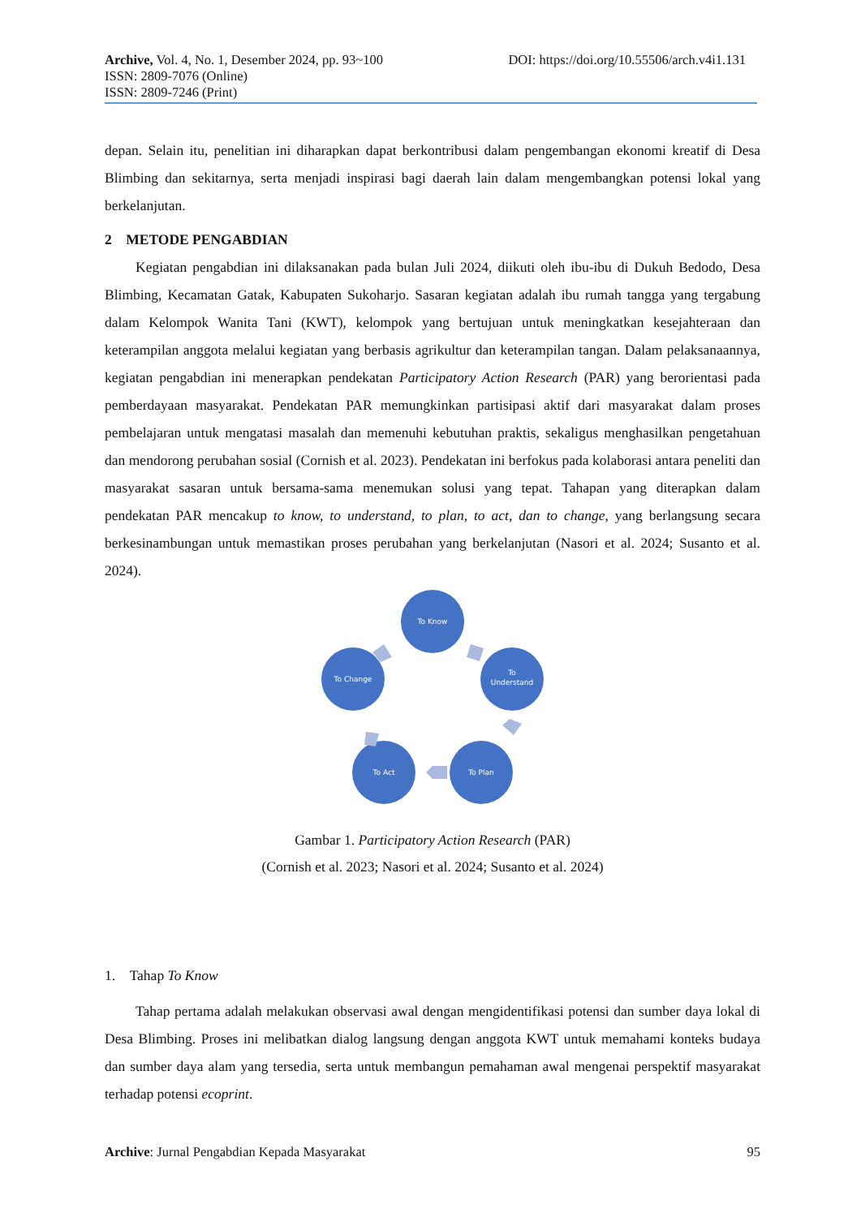Archive, Vol. 4, No. 1, Desember 2024, pp. 93~100 DOI: https://doi.org/10.55506/arch.v4i1.131
ISSN: 2809-7076 (Online)
ISSN: 2809-7246 (Print)
depan. Selain itu, penelitian ini diharapkan dapat berkontribusi dalam pengembangan ekonomi kreatif di Desa Blimbing dan sekitarnya, serta menjadi inspirasi bagi daerah lain dalam mengembangkan potensi lokal yang berkelanjutan.
2 METODE PENGABDIAN
Kegiatan pengabdian ini dilaksanakan pada bulan Juli 2024, diikuti oleh ibu-ibu di Dukuh Bedodo, Desa Blimbing, Kecamatan Gatak, Kabupaten Sukoharjo. Sasaran kegiatan adalah ibu rumah tangga yang tergabung dalam Kelompok Wanita Tani (KWT), kelompok yang bertujuan untuk meningkatkan kesejahteraan dan keterampilan anggota melalui kegiatan yang berbasis agrikultur dan keterampilan tangan. Dalam pelaksanaannya, kegiatan pengabdian ini menerapkan pendekatan Participatory Action Research (PAR) yang berorientasi pada pemberdayaan masyarakat. Pendekatan PAR memungkinkan partisipasi aktif dari masyarakat dalam proses pembelajaran untuk mengatasi masalah dan memenuhi kebutuhan praktis, sekaligus menghasilkan pengetahuan dan mendorong perubahan sosial (Cornish et al. 2023). Pendekatan ini berfokus pada kolaborasi antara peneliti dan masyarakat sasaran untuk bersama-sama menemukan solusi yang tepat. Tahapan yang diterapkan dalam pendekatan PAR mencakup to know, to understand, to plan, to act, dan to change, yang berlangsung secara berkesinambungan untuk memastikan proses perubahan yang berkelanjutan (Nasori et al. 2024; Susanto et al. 2024).
To Know
To
Understand
To Plan
To Act
To Change
Gambar 1. Participatory Action Research (PAR)
(Cornish et al. 2023; Nasori et al. 2024; Susanto et al. 2024)
1. Tahap To Know
Tahap pertama adalah melakukan observasi awal dengan mengidentifikasi potensi dan sumber daya lokal di Desa Blimbing. Proses ini melibatkan dialog langsung dengan anggota KWT untuk memahami konteks budaya dan sumber daya alam yang tersedia, serta untuk membangun pemahaman awal mengenai perspektif masyarakat terhadap potensi ecoprint.
Archive: Jurnal Pengabdian Kepada Masyarakat 95